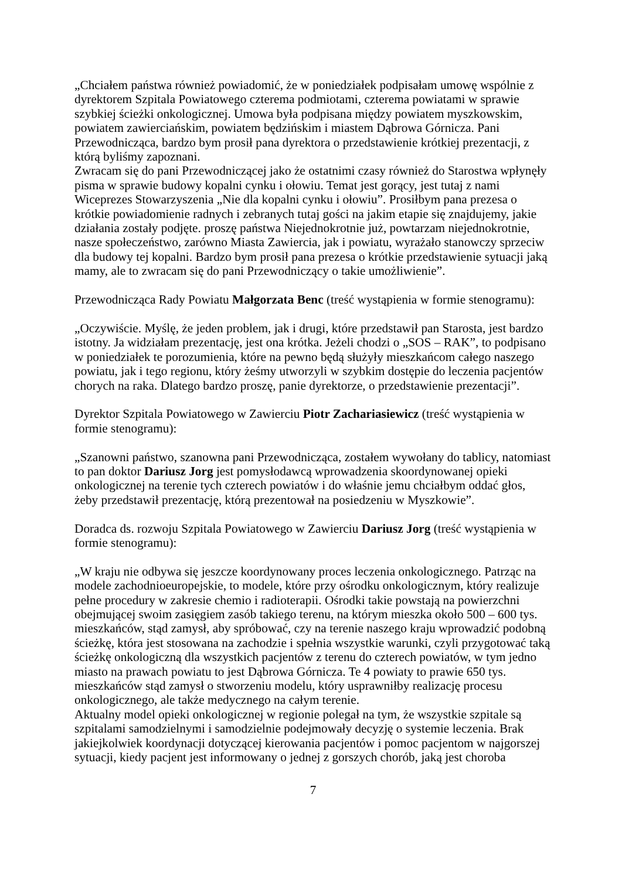„Chciałem państwa również powiadomić, że w poniedziałek podpisałam umowę wspólnie z dyrektorem Szpitala Powiatowego czterema podmiotami, czterema powiatami w sprawie szybkiej ścieżki onkologicznej. Umowa była podpisana między powiatem myszkowskim, powiatem zawierciańskim, powiatem będzińskim i miastem Dąbrowa Górnicza. Pani Przewodnicząca, bardzo bym prosił pana dyrektora o przedstawienie krótkiej prezentacji, z którą byliśmy zapoznani.
Zwracam się do pani Przewodniczącej jako że ostatnimi czasy również do Starostwa wpłynęły pisma w sprawie budowy kopalni cynku i ołowiu. Temat jest gorący, jest tutaj z nami Wiceprezes Stowarzyszenia „Nie dla kopalni cynku i ołowiu”. Prosiłbym pana prezesa o krótkie powiadomienie radnych i zebranych tutaj gości na jakim etapie się znajdujemy, jakie działania zostały podjęte. proszę państwa Niejednokrotnie już, powtarzam niejednokrotnie, nasze społeczeństwo, zarówno Miasta Zawiercia, jak i powiatu, wyrażało stanowczy sprzeciw dla budowy tej kopalni. Bardzo bym prosił pana prezesa o krótkie przedstawienie sytuacji jaką mamy, ale to zwracam się do pani Przewodniczący o takie umożliwienie”.
Przewodnicząca Rady Powiatu Małgorzata Benc (treść wystąpienia w formie stenogramu):
„Oczywiście. Myślę, że jeden problem, jak i drugi, które przedstawił pan Starosta, jest bardzo istotny. Ja widziałam prezentację, jest ona krótka. Jeżeli chodzi o „SOS – RAK”, to podpisano w poniedziałek te porozumienia, które na pewno będą służyły mieszkańcom całego naszego powiatu, jak i tego regionu, który żeśmy utworzyli w szybkim dostępie do leczenia pacjentów chorych na raka. Dlatego bardzo proszę, panie dyrektorze, o przedstawienie prezentacji”.
Dyrektor Szpitala Powiatowego w Zawierciu Piotr Zachariasiewicz (treść wystąpienia w formie stenogramu):
„Szanowni państwo, szanowna pani Przewodnicząca, zostałem wywołany do tablicy, natomiast to pan doktor Dariusz Jorg jest pomysłodawcą wprowadzenia skoordynowanej opieki onkologicznej na terenie tych czterech powiatów i do właśnie jemu chciałbym oddać głos, żeby przedstawił prezentację, którą prezentował na posiedzeniu w Myszkowie”.
Doradca ds. rozwoju Szpitala Powiatowego w Zawierciu Dariusz Jorg (treść wystąpienia w formie stenogramu):
„W kraju nie odbywa się jeszcze koordynowany proces leczenia onkologicznego. Patrząc na modele zachodnioeuropejskie, to modele, które przy ośrodku onkologicznym, który realizuje pełne procedury w zakresie chemio i radioterapii. Ośrodki takie powstają na powierzchni obejmującej swoim zasięgiem zasób takiego terenu, na którym mieszka około 500 – 600 tys. mieszkańców, stąd zamysł, aby spróbować, czy na terenie naszego kraju wprowadzić podobną ścieżkę, która jest stosowana na zachodzie i spełnia wszystkie warunki, czyli przygotować taką ścieżkę onkologiczną dla wszystkich pacjentów z terenu do czterech powiatów, w tym jedno miasto na prawach powiatu to jest Dąbrowa Górnicza. Te 4 powiaty to prawie 650 tys. mieszkańców stąd zamysł o stworzeniu modelu, który usprawniłby realizację procesu onkologicznego, ale także medycznego na całym terenie.
Aktualny model opieki onkologicznej w regionie polegał na tym, że wszystkie szpitale są szpitalami samodzielnymi i samodzielnie podejmowały decyzję o systemie leczenia. Brak jakiejkolwiek koordynacji dotyczącej kierowania pacjentów i pomoc pacjentom w najgorszej sytuacji, kiedy pacjent jest informowany o jednej z gorszych chorób, jaką jest choroba
7